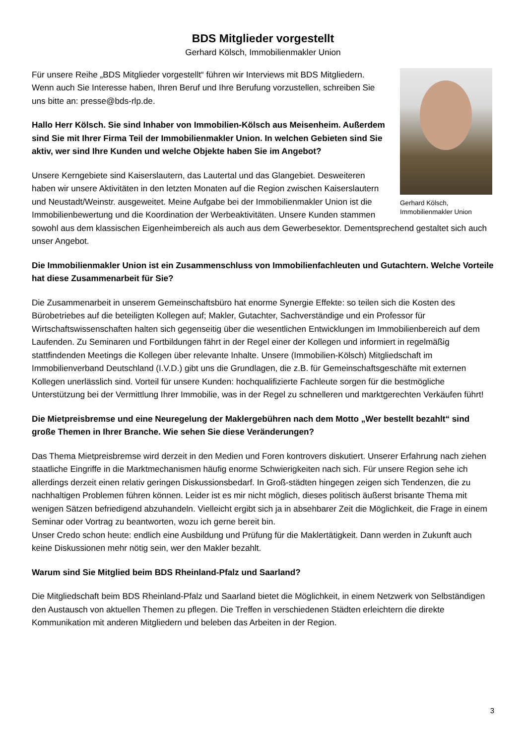BDS Mitglieder vorgestellt
Gerhard Kölsch, Immobilienmakler Union
Gerhard Kölsch,
Immobilienmakler Union
Für unsere Reihe „BDS Mitglieder vorgestellt“ führen wir Interviews mit BDS Mitgliedern. Wenn auch Sie Interesse haben, Ihren Beruf und Ihre Berufung vorzustellen, schreiben Sie uns bitte an: presse@bds-rlp.de.
Hallo Herr Kölsch. Sie sind Inhaber von Immobilien-Kölsch aus Meisenheim. Außerdem sind Sie mit Ihrer Firma Teil der Immobilienmakler Union. In welchen Gebieten sind Sie aktiv, wer sind Ihre Kunden und welche Objekte haben Sie im Angebot?
Unsere Kerngebiete sind Kaiserslautern, das Lautertal und das Glangebiet. Desweiteren haben wir unsere Aktivitäten in den letzten Monaten auf die Region zwischen Kaiserslautern und Neustadt/Weinstr. ausgeweitet. Meine Aufgabe bei der Immobilienmakler Union ist die Immobilienbewertung und die Koordination der Werbeaktivitäten. Unsere Kunden stammen sowohl aus dem klassischen Eigenheimbereich als auch aus dem Gewerbesektor. Dementsprechend gestaltet sich auch unser Angebot.
Die Immobilienmakler Union ist ein Zusammenschluss von Immobilienfachleuten und Gutachtern. Welche Vorteile hat diese Zusammenarbeit für Sie?
Die Zusammenarbeit in unserem Gemeinschaftsbüro hat enorme Synergie Effekte: so teilen sich die Kosten des Bürobetriebes auf die beteiligten Kollegen auf; Makler, Gutachter, Sachverständige und ein Professor für Wirtschaftswissenschaften halten sich gegenseitig über die wesentlichen Entwicklungen im Immobilienbereich auf dem Laufenden. Zu Seminaren und Fortbildungen fährt in der Regel einer der Kollegen und informiert in regelmäßig stattfindenden Meetings die Kollegen über relevante Inhalte. Unsere (Immobilien-Kölsch) Mitgliedschaft im Immobilienverband Deutschland (I.V.D.) gibt uns die Grundlagen, die z.B. für Gemeinschaftsgeschäfte mit externen Kollegen unerlässlich sind. Vorteil für unsere Kunden: hochqualifizierte Fachleute sorgen für die bestmögliche Unterstützung bei der Vermittlung Ihrer Immobilie, was in der Regel zu schnelleren und marktgerechten Verkäufen führt!
Die Mietpreisbremse und eine Neuregelung der Maklergebühren nach dem Motto „Wer bestellt bezahlt“ sind große Themen in Ihrer Branche. Wie sehen Sie diese Veränderungen?
Das Thema Mietpreisbremse wird derzeit in den Medien und Foren kontrovers diskutiert. Unserer Erfahrung nach ziehen staatliche Eingriffe in die Marktmechanismen häufig enorme Schwierigkeiten nach sich. Für unsere Region sehe ich allerdings derzeit einen relativ geringen Diskussionsbedarf. In Groß-städten hingegen zeigen sich Tendenzen, die zu nachhaltigen Problemen führen können. Leider ist es mir nicht möglich, dieses politisch äußerst brisante Thema mit wenigen Sätzen befriedigend abzuhandeln. Vielleicht ergibt sich ja in absehbarer Zeit die Möglichkeit, die Frage in einem Seminar oder Vortrag zu beantworten, wozu ich gerne bereit bin.
Unser Credo schon heute: endlich eine Ausbildung und Prüfung für die Maklertätigkeit. Dann werden in Zukunft auch keine Diskussionen mehr nötig sein, wer den Makler bezahlt.
Warum sind Sie Mitglied beim BDS Rheinland-Pfalz und Saarland?
Die Mitgliedschaft beim BDS Rheinland-Pfalz und Saarland bietet die Möglichkeit, in einem Netzwerk von Selbständigen den Austausch von aktuellen Themen zu pflegen. Die Treffen in verschiedenen Städten erleichtern die direkte Kommunikation mit anderen Mitgliedern und beleben das Arbeiten in der Region.
3